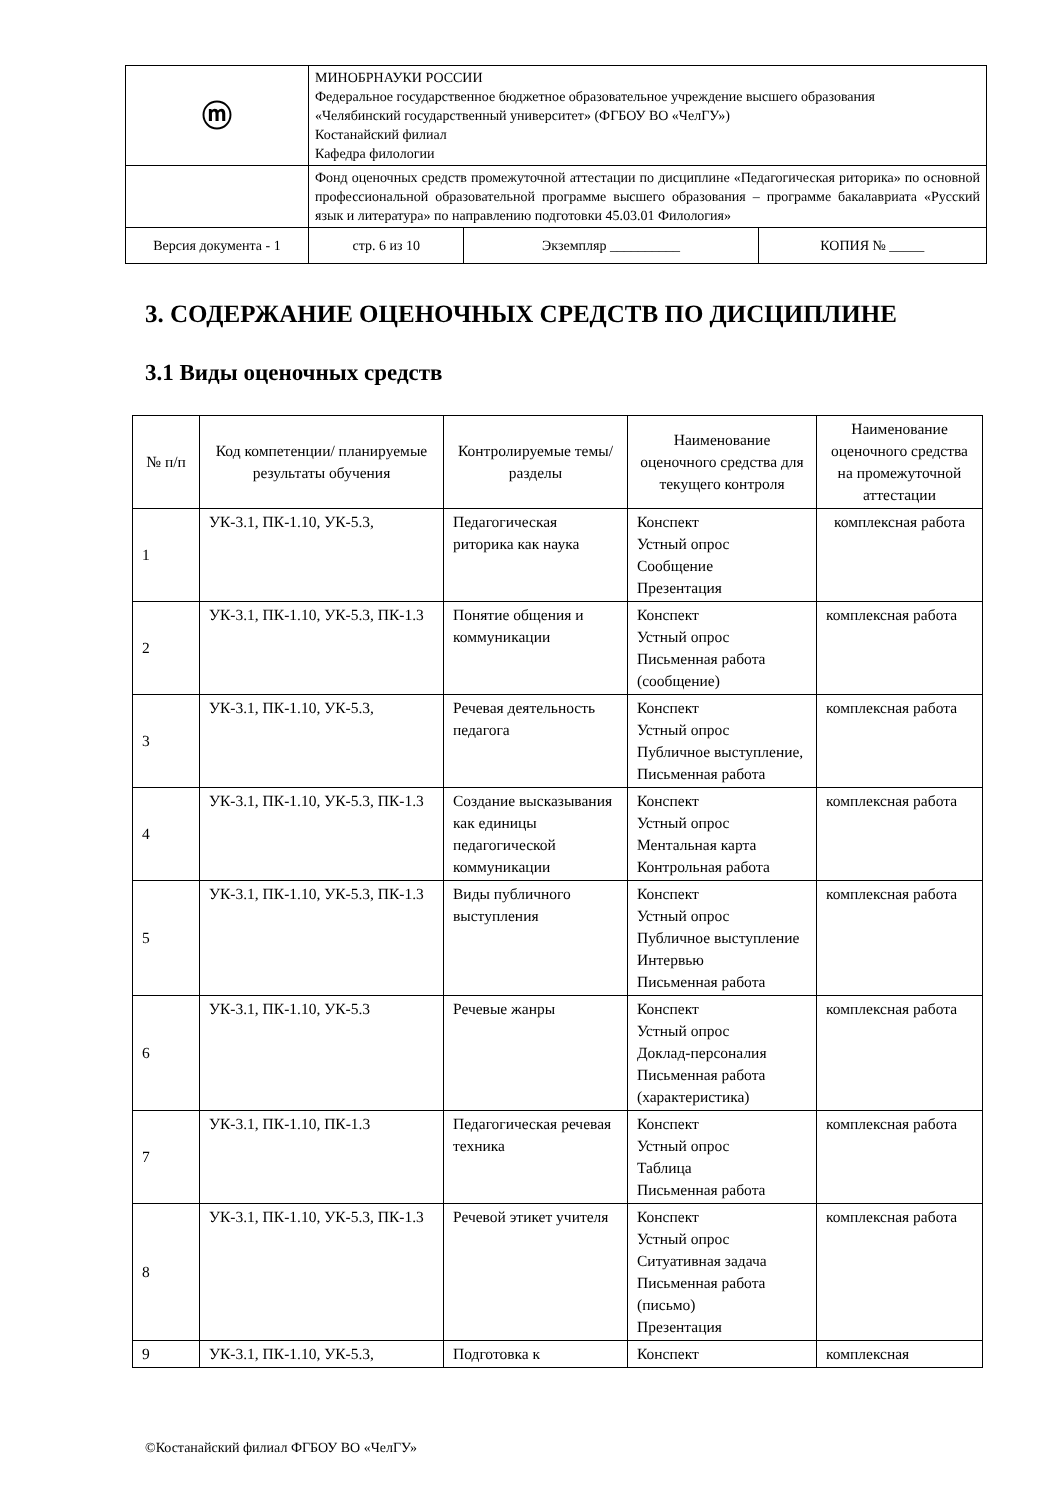| ⓜ | МИНОБРНАУКИ РОССИИ Федеральное государственное бюджетное образовательное учреждение высшего образования «Челябинский государственный университет» (ФГБОУ ВО «ЧелГУ») Костанайский филиал Кафедра филологии | | |
| | Фонд оценочных средств промежуточной аттестации по дисциплине «Педагогическая риторика» по основной профессиональной образовательной программе высшего образования – программе бакалавриата «Русский язык и литература» по направлению подготовки 45.03.01 Филология» | | |
| Версия документа - 1 | стр. 6 из 10 | Экземпляр __________ | КОПИЯ № _____ |
3. СОДЕРЖАНИЕ ОЦЕНОЧНЫХ СРЕДСТВ ПО ДИСЦИПЛИНЕ
3.1 Виды оценочных средств
| № п/п | Код компетенции/ планируемые результаты обучения | Контролируемые темы/ разделы | Наименование оценочного средства для текущего контроля | Наименование оценочного средства на промежуточной аттестации |
| --- | --- | --- | --- | --- |
| 1 | УК-3.1, ПК-1.10, УК-5.3, | Педагогическая риторика как наука | Конспект Устный опрос Сообщение Презентация | комплексная работа |
| 2 | УК-3.1, ПК-1.10, УК-5.3, ПК-1.3 | Понятие общения и коммуникации | Конспект Устный опрос Письменная работа (сообщение) | комплексная работа |
| 3 | УК-3.1, ПК-1.10, УК-5.3, | Речевая деятельность педагога | Конспект Устный опрос Публичное выступление, Письменная работа | комплексная работа |
| 4 | УК-3.1, ПК-1.10, УК-5.3, ПК-1.3 | Создание высказывания как единицы педагогической коммуникации | Конспект Устный опрос Ментальная карта Контрольная работа | комплексная работа |
| 5 | УК-3.1, ПК-1.10, УК-5.3, ПК-1.3 | Виды публичного выступления | Конспект Устный опрос Публичное выступление Интервью Письменная работа | комплексная работа |
| 6 | УК-3.1, ПК-1.10, УК-5.3 | Речевые жанры | Конспект Устный опрос Доклад-персоналия Письменная работа (характеристика) | комплексная работа |
| 7 | УК-3.1, ПК-1.10, ПК-1.3 | Педагогическая речевая техника | Конспект Устный опрос Таблица Письменная работа | комплексная работа |
| 8 | УК-3.1, ПК-1.10, УК-5.3, ПК-1.3 | Речевой этикет учителя | Конспект Устный опрос Ситуативная задача Письменная работа (письмо) Презентация | комплексная работа |
| 9 | УК-3.1, ПК-1.10, УК-5.3, | Подготовка к | Конспект | комплексная |
©Костанайский филиал ФГБОУ ВО «ЧелГУ»